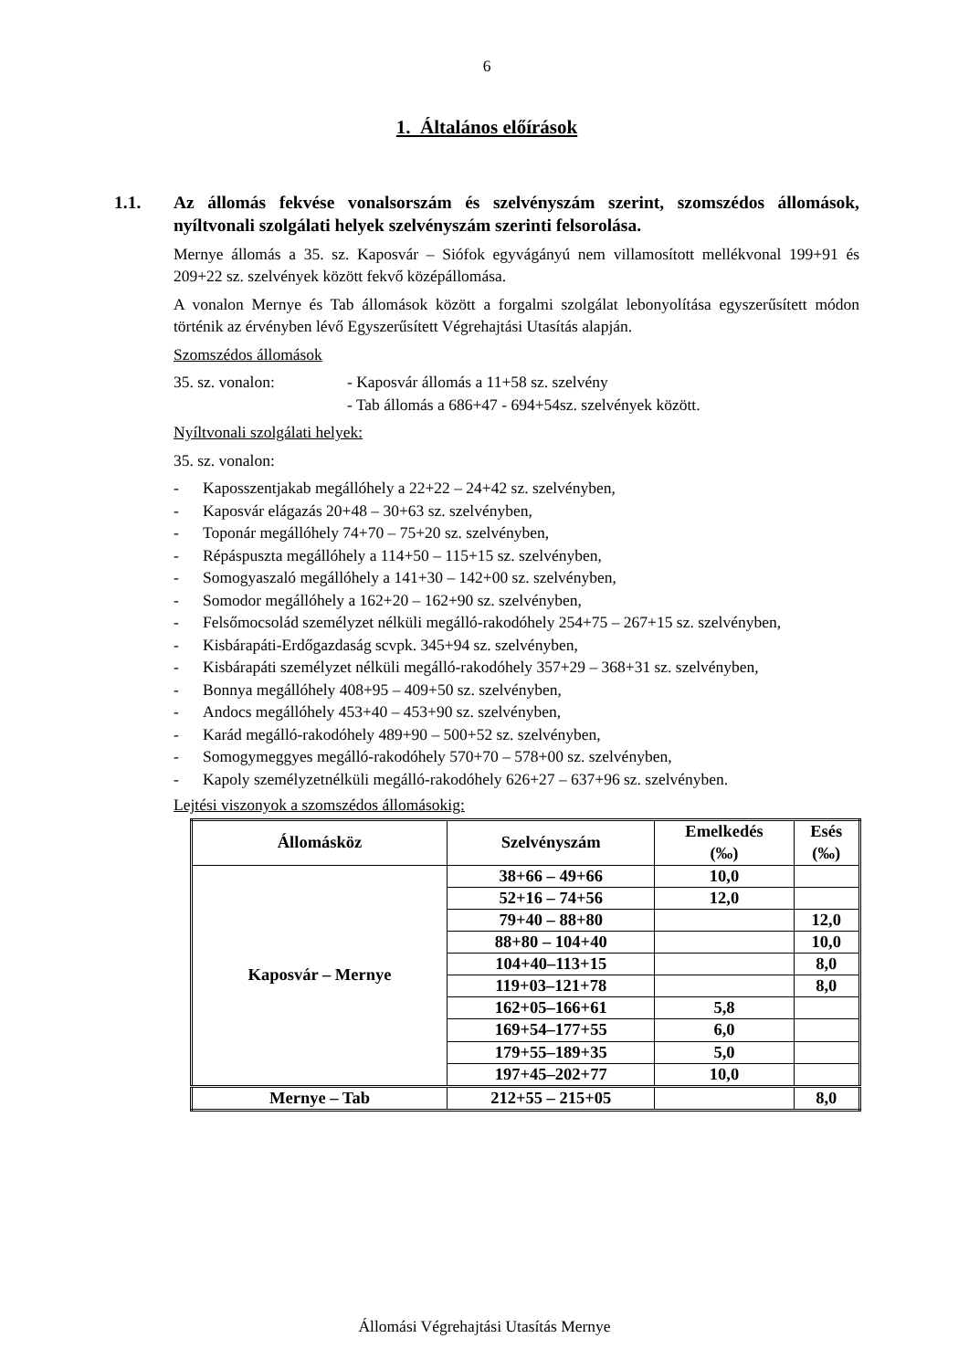6
1. Általános előírások
1.1. Az állomás fekvése vonalsorszám és szelvényszám szerint, szomszédos állomások, nyíltvonali szolgálati helyek szelvényszám szerinti felsorolása.
Mernye állomás a 35. sz. Kaposvár – Siófok egyvágányú nem villamosított mellékvonal 199+91 és 209+22 sz. szelvények között fekvő középállomása.
A vonalon Mernye és Tab állomások között a forgalmi szolgálat lebonyolítása egyszerűsített módon történik az érvényben lévő Egyszerűsített Végrehajtási Utasítás alapján.
Szomszédos állomások
35. sz. vonalon: - Kaposvár állomás a 11+58 sz. szelvény
- Tab állomás a 686+47 - 694+54sz. szelvények között.
Nyíltvonali szolgálati helyek:
35. sz. vonalon:
- Kaposszentjakab megállóhely a 22+22 – 24+42 sz. szelvényben,
- Kaposvár elágazás 20+48 – 30+63 sz. szelvényben,
- Toponár megállóhely 74+70 – 75+20 sz. szelvényben,
- Répáspuszta megállóhely a 114+50 – 115+15 sz. szelvényben,
- Somogyaszaló megállóhely a 141+30 – 142+00 sz. szelvényben,
- Somodor megállóhely a 162+20 – 162+90 sz. szelvényben,
- Felsőmocsolád személyzet nélküli megálló-rakodóhely 254+75 – 267+15 sz. szelvényben,
- Kisbárapáti-Erdőgazdaság scvpk. 345+94 sz. szelvényben,
- Kisbárapáti személyzet nélküli megálló-rakodóhely 357+29 – 368+31 sz. szelvényben,
- Bonnya megállóhely 408+95 – 409+50 sz. szelvényben,
- Andocs megállóhely 453+40 – 453+90 sz. szelvényben,
- Karád megálló-rakodóhely 489+90 – 500+52 sz. szelvényben,
- Somogymeggyes megálló-rakodóhely 570+70 – 578+00 sz. szelvényben,
- Kapoly személyzetnélküli megálló-rakodóhely 626+27 – 637+96 sz. szelvényben.
Lejtési viszonyok a szomszédos állomásokig:
| Állomásköz | Szelvényszám | Emelkedés (‰) | Esés (‰) |
| --- | --- | --- | --- |
| Kaposvár – Mernye | 38+66 – 49+66 | 10,0 | |
| | 52+16 – 74+56 | 12,0 | |
| | 79+40 – 88+80 | | 12,0 |
| | 88+80 – 104+40 | | 10,0 |
| | 104+40–113+15 | | 8,0 |
| | 119+03–121+78 | | 8,0 |
| | 162+05–166+61 | 5,8 | |
| | 169+54–177+55 | 6,0 | |
| | 179+55–189+35 | 5,0 | |
| | 197+45–202+77 | 10,0 | |
| Mernye – Tab | 212+55 – 215+05 | | 8,0 |
Állomási Végrehajtási Utasítás Mernye